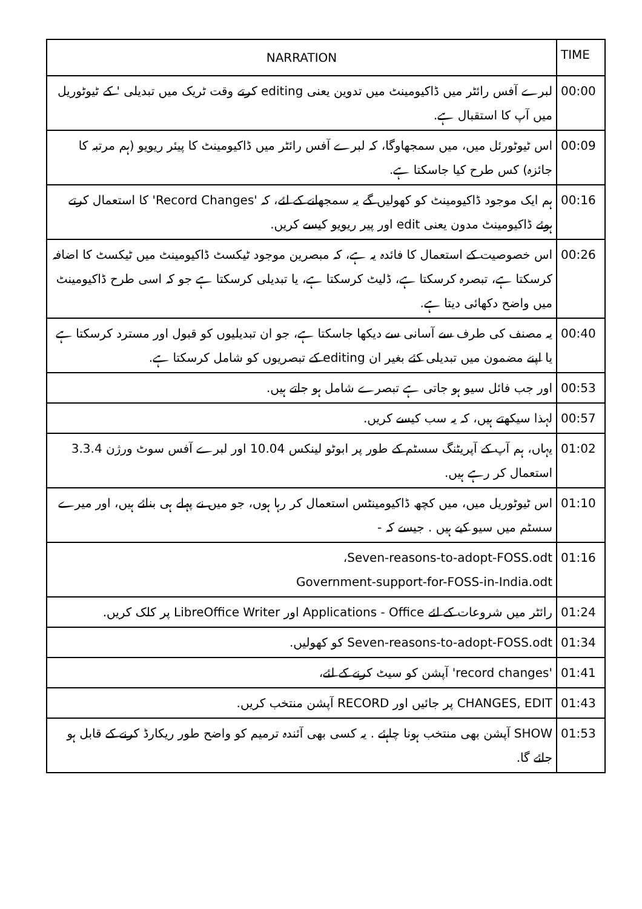| TIME | NARRATION |
| --- | --- |
| 00:00 | لبرے آفس رائٹر میں ڈاکیومینٹ میں تدوین یعنی editing کرتے وقت ٹریک میں تبدیلی ' کے ٹیوٹوریل میں آپ کا استقبال ہے. |
| 00:09 | اس ٹیوٹورئل میں، میں سمجھاوگا، کہ لبرے آفس رائٹر میں ڈاکیومینٹ کا پیئر ریویو (ہم مرتبہ کا جائزہ) کس طرح کیا جاسکتا ہے. |
| 00:16 | ہم ایک موجود ڈاکیومینٹ کو کھولیں گے یہ سمجھانے کے لئے، کہ 'Record Changes' کا استعمال کرتے ہوئے ڈاکیومینٹ مدون یعنی edit اور پیر ریویو کیسے کریں. |
| 00:26 | اس خصوصیت کے استعمال کا فائدہ یہ ہے، کہ مبصرین موجود ٹیکسٹ ڈاکیومینٹ میں ٹیکسٹ کا اضافہ کرسکتا ہے، تبصرہ کرسکتا ہے، ڈلیٹ کرسکتا ہے، یا تبدیلی کرسکتا ہے جو کہ اسی طرح ڈاکیومینٹ میں واضح دکھائی دیتا ہے. |
| 00:40 | یہ مصنف کی طرف سے آسانی سے دیکھا جاسکتا ہے، جو ان تبدیلیوں کو قبول اور مسترد کرسکتا ہے یا اپنے مضمون میں تبدیلی کئے بغیر ان editing کے تبصریوں کو شامل کرسکتا ہے. |
| 00:53 | اور جب فائل سیو ہو جاتی ہے تبصرے شامل ہو جاتے ہیں. |
| 00:57 | لہذا سیکھتے ہیں، کہ یہ سب کیسے کریں. |
| 01:02 | یہاں، ہم آپ کے آپریٹنگ سسٹم کے طور پر ابوٹو لینکس 10.04 اور لبرے آفس سوٹ ورژن 3.3.4 استعمال کر رہے ہیں. |
| 01:10 | اس ٹیوٹوریل میں، میں کچھ ڈاکیومینٹس استعمال کر رہا ہوں، جو میں نے پہلے ہی بنائے ہیں، اور میرے سسٹم میں سیو کیے ہیں . جیسے کہ - |
| 01:16 | Seven-reasons-to-adopt-FOSS.odt، Government-support-for-FOSS-in-India.odt |
| 01:24 | رائٹر میں شروعات کے لئے Applications - Office اور LibreOffice Writer پر کلک کریں. |
| 01:34 | Seven-reasons-to-adopt-FOSS.odt کو کھولیں. |
| 01:41 | 'record changes' آپشن کو سیٹ کرنے کے لئے، |
| 01:43 | CHANGES, EDIT پر جائیں اور RECORD آپشن منتخب کریں. |
| 01:53 | SHOW آپشن بھی منتخب ہونا چاہئے . یہ کسی بھی آئندہ ترمیم کو واضح طور ریکارڈ کرنے کے قابل ہو جائے گا. |